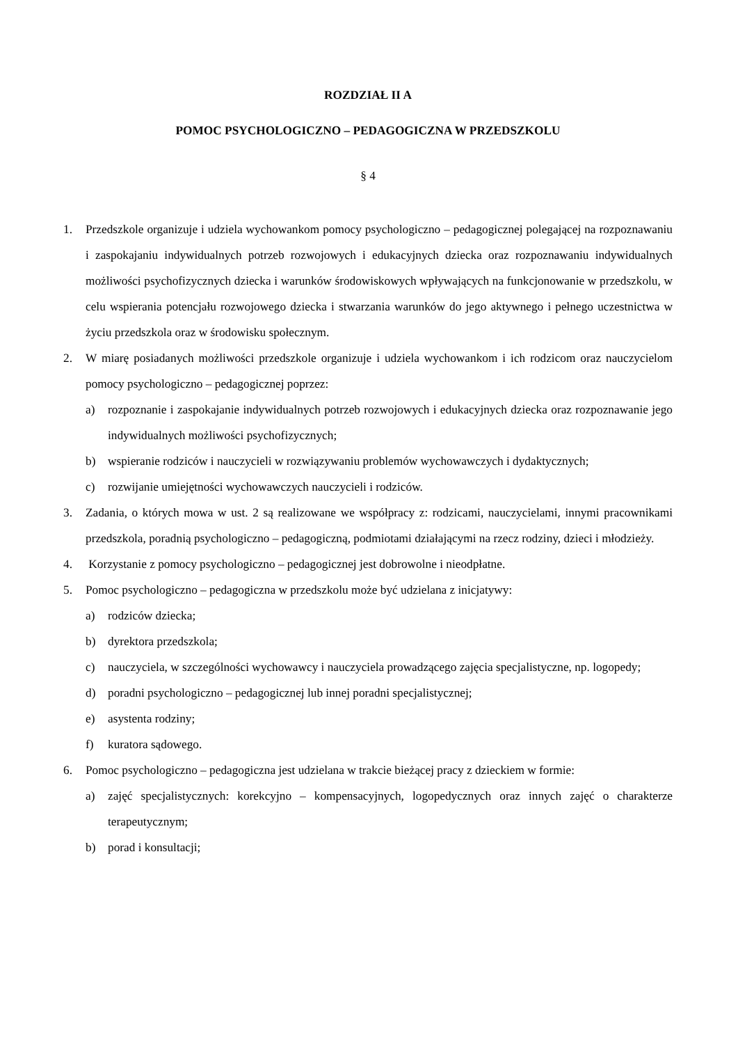ROZDZIAŁ II A
POMOC PSYCHOLOGICZNO – PEDAGOGICZNA W PRZEDSZKOLU
§ 4
1. Przedszkole organizuje i udziela wychowankom pomocy psychologiczno – pedagogicznej polegającej na rozpoznawaniu i zaspokajaniu indywidualnych potrzeb rozwojowych i edukacyjnych dziecka oraz rozpoznawaniu indywidualnych możliwości psychofizycznych dziecka i warunków środowiskowych wpływających na funkcjonowanie w przedszkolu, w celu wspierania potencjału rozwojowego dziecka i stwarzania warunków do jego aktywnego i pełnego uczestnictwa w życiu przedszkola oraz w środowisku społecznym.
2. W miarę posiadanych możliwości przedszkole organizuje i udziela wychowankom i ich rodzicom oraz nauczycielom pomocy psychologiczno – pedagogicznej poprzez:
a) rozpoznanie i zaspokajanie indywidualnych potrzeb rozwojowych i edukacyjnych dziecka oraz rozpoznawanie jego indywidualnych możliwości psychofizycznych;
b) wspieranie rodziców i nauczycieli w rozwiązywaniu problemów wychowawczych i dydaktycznych;
c) rozwijanie umiejętności wychowawczych nauczycieli i rodziców.
3. Zadania, o których mowa w ust. 2 są realizowane we współpracy z: rodzicami, nauczycielami, innymi pracownikami przedszkola, poradnią psychologiczno – pedagogiczną, podmiotami działającymi na rzecz rodziny, dzieci i młodzieży.
4. Korzystanie z pomocy psychologiczno – pedagogicznej jest dobrowolne i nieodpłatne.
5. Pomoc psychologiczno – pedagogiczna w przedszkolu może być udzielana z inicjatywy:
a) rodziców dziecka;
b) dyrektora przedszkola;
c) nauczyciela, w szczególności wychowawcy i nauczyciela prowadzącego zajęcia specjalistyczne, np. logopedy;
d) poradni psychologiczno – pedagogicznej lub innej poradni specjalistycznej;
e) asystenta rodziny;
f) kuratora sądowego.
6. Pomoc psychologiczno – pedagogiczna jest udzielana w trakcie bieżącej pracy z dzieckiem w formie:
a) zajęć specjalistycznych: korekcyjno – kompensacyjnych, logopedycznych oraz innych zajęć o charakterze terapeutycznym;
b) porad i konsultacji;